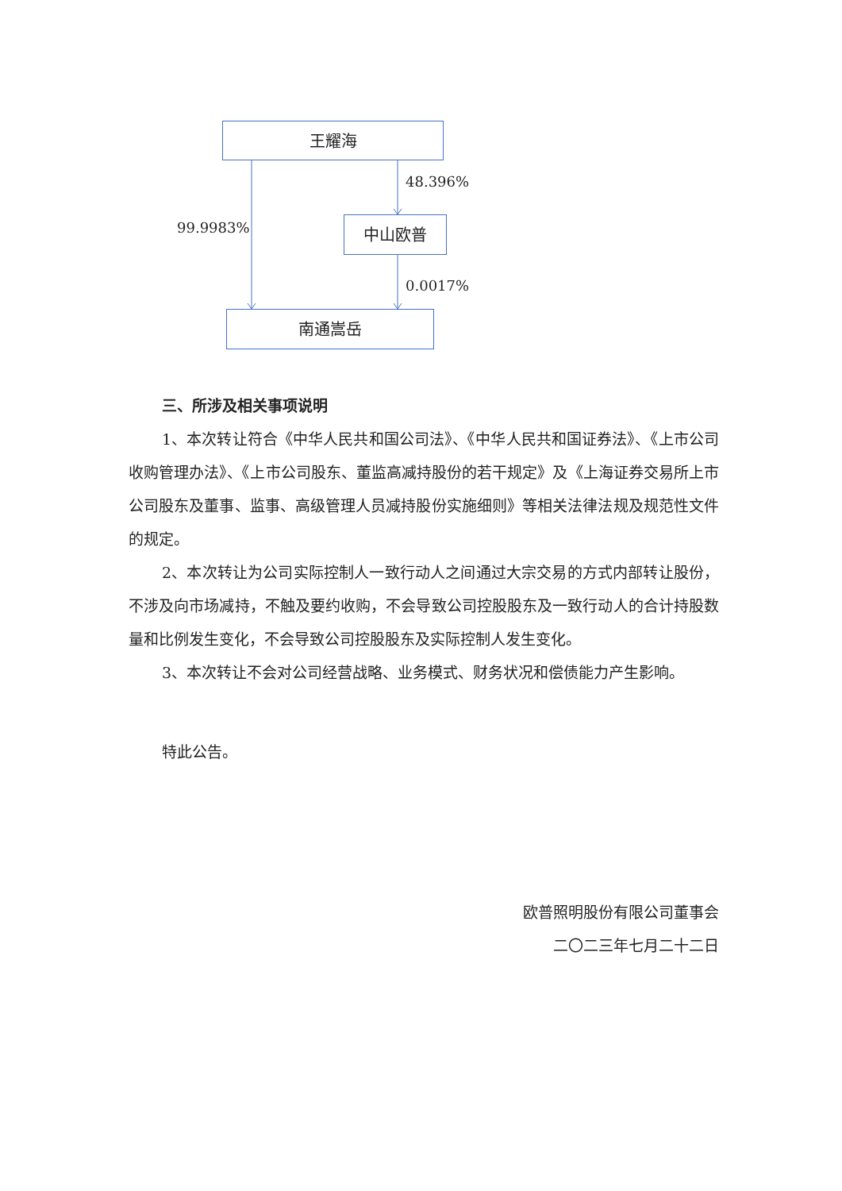王耀海
48.396%
99.9983% 中山欧普
0.0017%
南通嵩岳
三、所涉及相关事项说明
1、本次转让符合《中华人民共和国公司法》、《中华人民共和国证券法》、《上市公司收购管理办法》、《上市公司股东、董监高减持股份的若干规定》及《上海证券交易所上市公司股东及董事、监事、高级管理人员减持股份实施细则》等相关法律法规及规范性文件的规定。
2、本次转让为公司实际控制人一致行动人之间通过大宗交易的方式内部转让股份，不涉及向市场减持，不触及要约收购，不会导致公司控股股东及一致行动人的合计持股数量和比例发生变化，不会导致公司控股股东及实际控制人发生变化。
3、本次转让不会对公司经营战略、业务模式、财务状况和偿债能力产生影响。
特此公告。
欧普照明股份有限公司董事会
二〇二三年七月二十二日